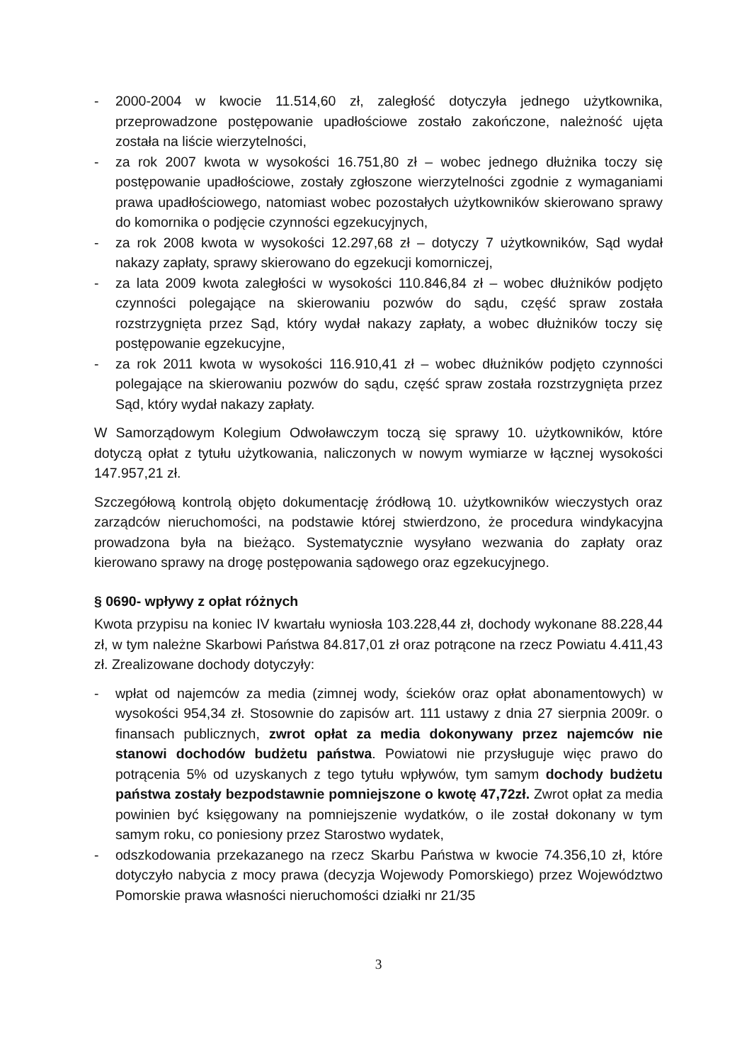- 2000-2004 w kwocie 11.514,60 zł, zaległość dotyczyła jednego użytkownika, przeprowadzone postępowanie upadłościowe zostało zakończone, należność ujęta została na liście wierzytelności,
- za rok 2007 kwota w wysokości 16.751,80 zł – wobec jednego dłużnika toczy się postępowanie upadłościowe, zostały zgłoszone wierzytelności zgodnie z wymaganiami prawa upadłościowego, natomiast wobec pozostałych użytkowników skierowano sprawy do komornika o podjęcie czynności egzekucyjnych,
- za rok 2008 kwota w wysokości 12.297,68 zł – dotyczy 7 użytkowników, Sąd wydał nakazy zapłaty, sprawy skierowano do egzekucji komorniczej,
- za lata 2009 kwota zaległości w wysokości 110.846,84 zł – wobec dłużników podjęto czynności polegające na skierowaniu pozwów do sądu, część spraw została rozstrzygnięta przez Sąd, który wydał nakazy zapłaty, a wobec dłużników toczy się postępowanie egzekucyjne,
- za rok 2011 kwota w wysokości 116.910,41 zł – wobec dłużników podjęto czynności polegające na skierowaniu pozwów do sądu, część spraw została rozstrzygnięta przez Sąd, który wydał nakazy zapłaty.
W Samorządowym Kolegium Odwoławczym toczą się sprawy 10. użytkowników, które dotyczą opłat z tytułu użytkowania, naliczonych w nowym wymiarze w łącznej wysokości 147.957,21 zł.
Szczegółową kontrolą objęto dokumentację źródłową 10. użytkowników wieczystych oraz zarządców nieruchomości, na podstawie której stwierdzono, że procedura windykacyjna prowadzona była na bieżąco. Systematycznie wysyłano wezwania do zapłaty oraz kierowano sprawy na drogę postępowania sądowego oraz egzekucyjnego.
§ 0690- wpływy z opłat różnych
Kwota przypisu na koniec IV kwartału wyniosła 103.228,44 zł, dochody wykonane 88.228,44 zł, w tym należne Skarbowi Państwa 84.817,01 zł oraz potrącone na rzecz Powiatu 4.411,43 zł. Zrealizowane dochody dotyczyły:
- wpłat od najemców za media (zimnej wody, ścieków oraz opłat abonamentowych) w wysokości 954,34 zł. Stosownie do zapisów art. 111 ustawy z dnia 27 sierpnia 2009r. o finansach publicznych, zwrot opłat za media dokonywany przez najemców nie stanowi dochodów budżetu państwa. Powiatowi nie przysługuje więc prawo do potrącenia 5% od uzyskanych z tego tytułu wpływów, tym samym dochody budżetu państwa zostały bezpodstawnie pomniejszone o kwotę 47,72zł. Zwrot opłat za media powinien być księgowany na pomniejszenie wydatków, o ile został dokonany w tym samym roku, co poniesiony przez Starostwo wydatek,
- odszkodowania przekazanego na rzecz Skarbu Państwa w kwocie 74.356,10 zł, które dotyczyło nabycia z mocy prawa (decyzja Wojewody Pomorskiego) przez Województwo Pomorskie prawa własności nieruchomości działki nr 21/35
3